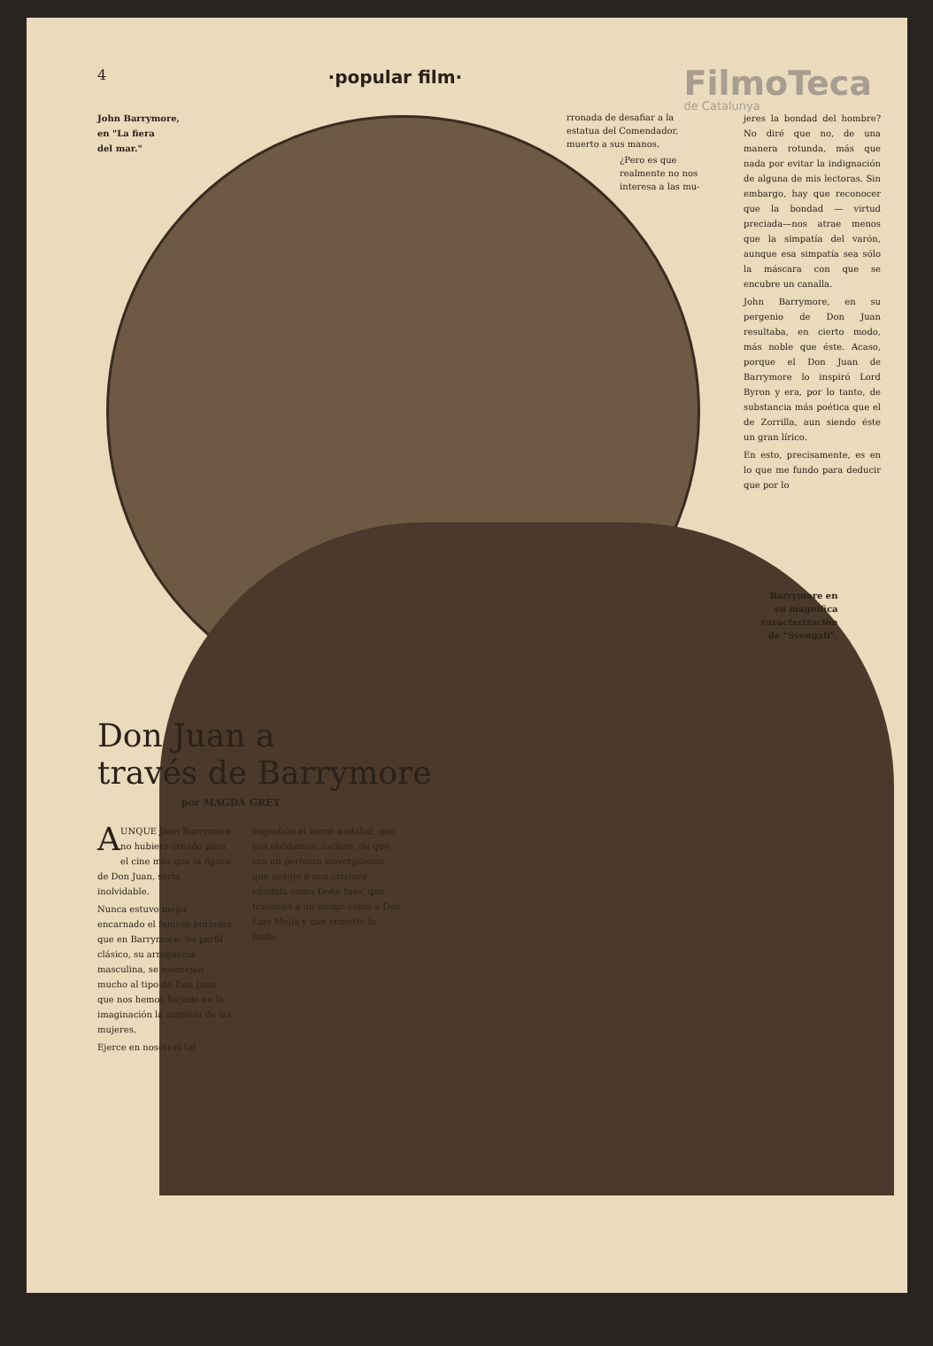4 ·popular film· FilmoTeca
de Catalunya
John Barrymore,
en "La fiera
del mar."
rronada de desafiar a la estatua del Comendador, muerto a sus manos.
¿Pero es que realmente no nos interesa a las mu-
jeres la bondad del hombre? No diré que no, de una manera rotunda, más que nada por evitar la indignación de alguna de mis lectoras. Sin embargo, hay que reconocer que la bondad — virtud preciada—nos atrae menos que la simpatía del varón, aunque esa simpatía sea sólo la máscara con que se encubre un canalla.
John Barrymore, en su pergenio de Don Juan resultaba, en cierto modo, más noble que éste. Acaso, porque el Don Juan de Barrymore lo inspiró Lord Byron y era, por lo tanto, de substancia más poética que el de Zorrilla, aun siendo éste un gran lírico.
En esto, precisamente, es en lo que me fundo para deducir que por lo
Barrymore en
su magnífica
caracterización
de "Svengali".
Don Juan a
través de Barrymore
por MAGDA GREY
AUNQUE Jhon Barrymore no hubiera creado para el cine más que la figura de Don Juan, sería inolvidable.
Nunca estuvo mejor encarnado el famoso burlador que en Barrymore. Su perfil clásico, su arrogancia masculina, se asemejan mucho al tipo de Don Juan que nos hemos forjado en la imaginación la mayoría de las mujeres.
Ejerce en nosotras tal
sugestión el héroe andaluz, que nos olvidamos, incluso, de que era un perfecto sinvergüenza que sedujo a una criatura cándida como Doña Inés, que traicionó a un amigo como a Don Luis Mejía y que cometió la fanfa-